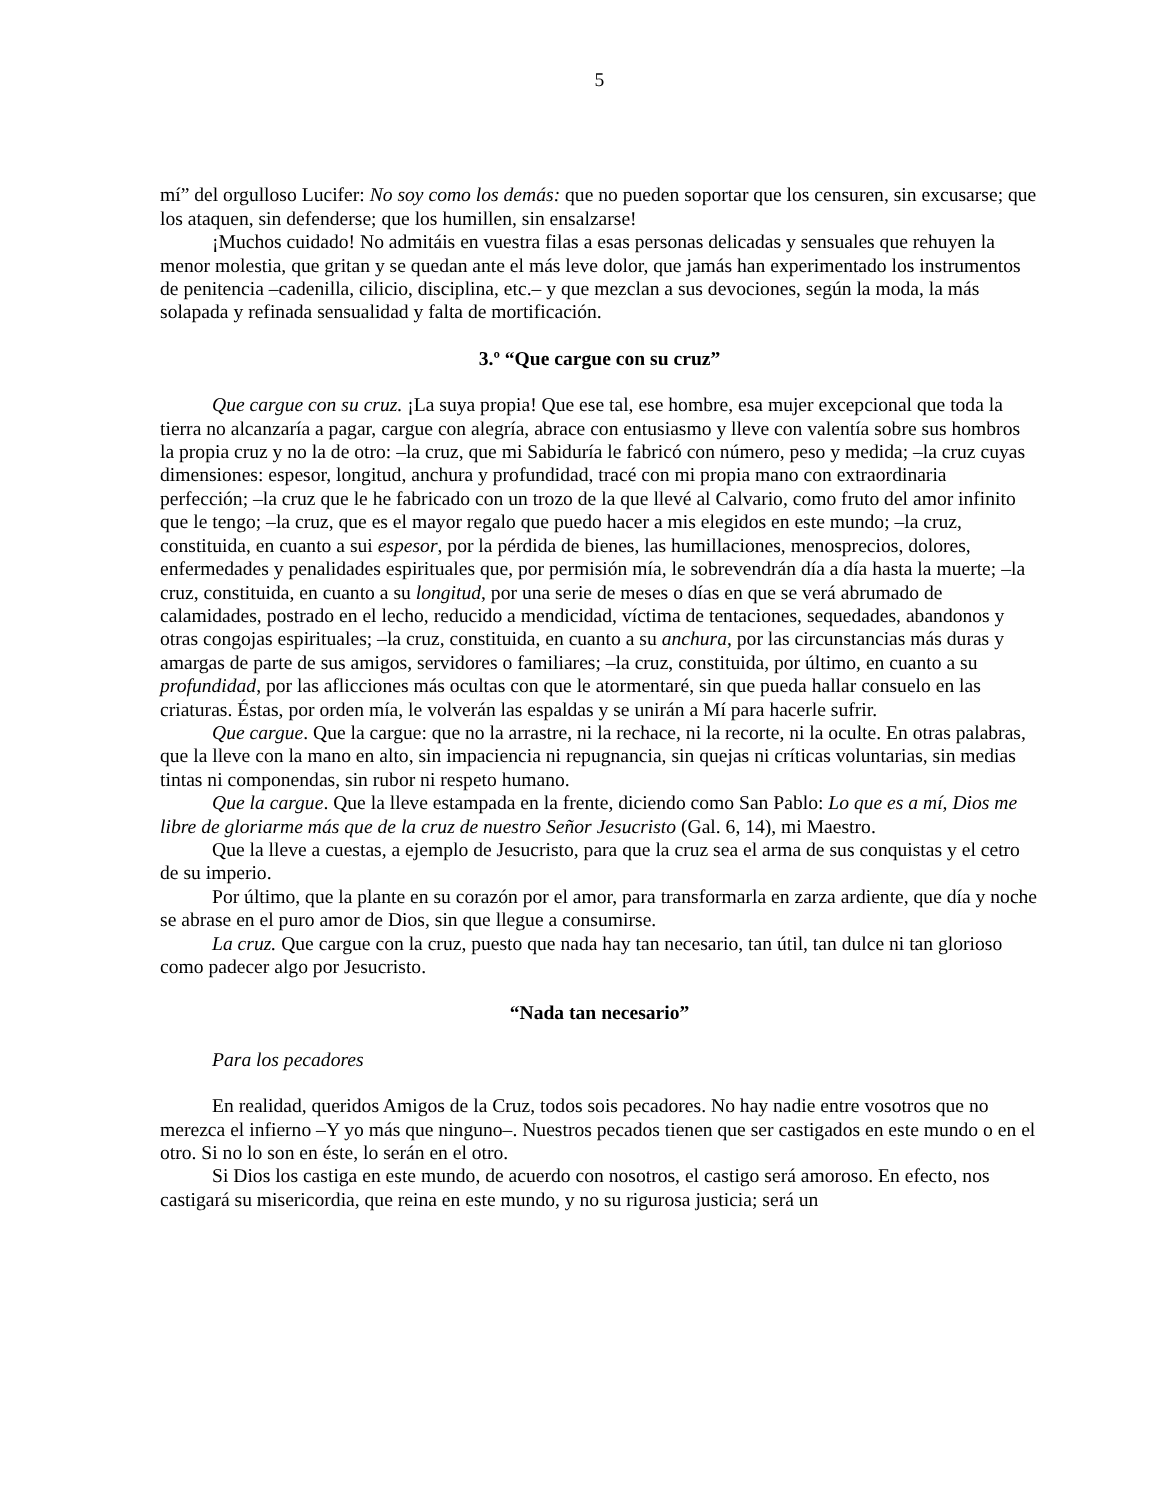5
mí” del orgulloso Lucifer: No soy como los demás: que no pueden soportar que los censuren, sin excusarse; que los ataquen, sin defenderse; que los humillen, sin ensalzarse!
¡Muchos cuidado! No admitáis en vuestra filas a esas personas delicadas y sensuales que rehuyen la menor molestia, que gritan y se quedan ante el más leve dolor, que jamás han experimentado los instrumentos de penitencia –cadenilla, cilicio, disciplina, etc.– y que mezclan a sus devociones, según la moda, la más solapada y refinada sensualidad y falta de mortificación.
3.º “Que cargue con su cruz”
Que cargue con su cruz. ¡La suya propia! Que ese tal, ese hombre, esa mujer excepcional que toda la tierra no alcanzaría a pagar, cargue con alegría, abrace con entusiasmo y lleve con valentía sobre sus hombros la propia cruz y no la de otro: –la cruz, que mi Sabiduría le fabricó con número, peso y medida; –la cruz cuyas dimensiones: espesor, longitud, anchura y profundidad, tracé con mi propia mano con extraordinaria perfección; –la cruz que le he fabricado con un trozo de la que llevé al Calvario, como fruto del amor infinito que le tengo; –la cruz, que es el mayor regalo que puedo hacer a mis elegidos en este mundo; –la cruz, constituida, en cuanto a sui espesor, por la pérdida de bienes, las humillaciones, menosprecios, dolores, enfermedades y penalidades espirituales que, por permisión mía, le sobrevendrán día a día hasta la muerte; –la cruz, constituida, en cuanto a su longitud, por una serie de meses o días en que se verá abrumado de calamidades, postrado en el lecho, reducido a mendicidad, víctima de tentaciones, sequedades, abandonos y otras congojas espirituales; –la cruz, constituida, en cuanto a su anchura, por las circunstancias más duras y amargas de parte de sus amigos, servidores o familiares; –la cruz, constituida, por último, en cuanto a su profundidad, por las aflicciones más ocultas con que le atormentaré, sin que pueda hallar consuelo en las criaturas. Éstas, por orden mía, le volverán las espaldas y se unirán a Mí para hacerle sufrir.
Que cargue. Que la cargue: que no la arrastre, ni la rechace, ni la recorte, ni la oculte. En otras palabras, que la lleve con la mano en alto, sin impaciencia ni repugnancia, sin quejas ni críticas voluntarias, sin medias tintas ni componendas, sin rubor ni respeto humano.
Que la cargue. Que la lleve estampada en la frente, diciendo como San Pablo: Lo que es a mí, Dios me libre de gloriarme más que de la cruz de nuestro Señor Jesucristo (Gal. 6, 14), mi Maestro.
Que la lleve a cuestas, a ejemplo de Jesucristo, para que la cruz sea el arma de sus conquistas y el cetro de su imperio.
Por último, que la plante en su corazón por el amor, para transformarla en zarza ardiente, que día y noche se abrase en el puro amor de Dios, sin que llegue a consumirse.
La cruz. Que cargue con la cruz, puesto que nada hay tan necesario, tan útil, tan dulce ni tan glorioso como padecer algo por Jesucristo.
“Nada tan necesario”
Para los pecadores
En realidad, queridos Amigos de la Cruz, todos sois pecadores. No hay nadie entre vosotros que no merezca el infierno –Y yo más que ninguno–. Nuestros pecados tienen que ser castigados en este mundo o en el otro. Si no lo son en éste, lo serán en el otro.
Si Dios los castiga en este mundo, de acuerdo con nosotros, el castigo será amoroso. En efecto, nos castigará su misericordia, que reina en este mundo, y no su rigurosa justicia; será un